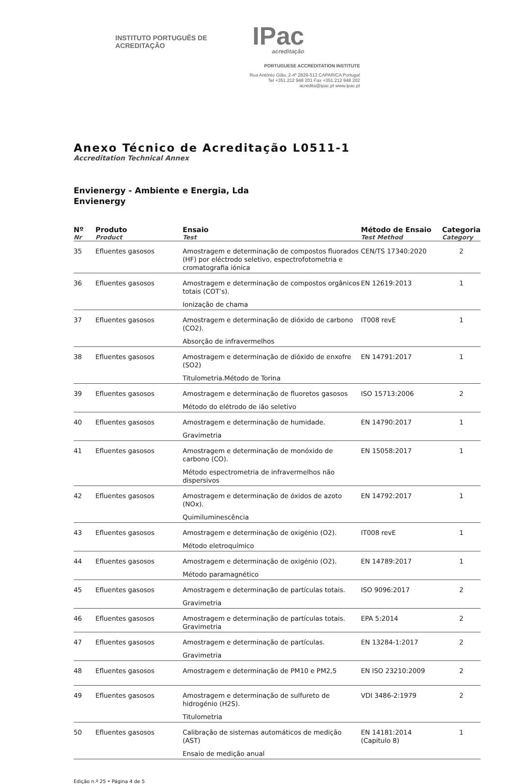INSTITUTO PORTUGUÊS DE ACREDITAÇÃO IPac
acreditação
PORTUGUESE ACCREDITATION INSTITUTE
Rua António Gião, 2-4º 2829-513 CAPARICA Portugal
Tel +351.212 948 201 Fax +351.212 948 202
acredita@ipac.pt www.ipac.pt
Anexo Técnico de Acreditação L0511-1
Accreditation Technical Annex
Envienergy - Ambiente e Energia, Lda
Envienergy
| Nº Nr | Produto Product | Ensaio Test | Método de Ensaio Test Method | Categoria Category |
| --- | --- | --- | --- | --- |
| 35 | Efluentes gasosos | Amostragem e determinação de compostos fluorados (HF) por eléctrodo seletivo, espectrofotometria e cromatografia iónica | CEN/TS 17340:2020 | 2 |
| 36 | Efluentes gasosos | Amostragem e determinação de compostos orgânicos totais (COT’s). Ionização de chama | EN 12619:2013 | 1 |
| 37 | Efluentes gasosos | Amostragem e determinação de dióxido de carbono (CO2). Absorção de infravermelhos | IT008 revE | 1 |
| 38 | Efluentes gasosos | Amostragem e determinação de dióxido de enxofre (SO2) Titulometria.Método de Torina | EN 14791:2017 | 1 |
| 39 | Efluentes gasosos | Amostragem e determinação de fluoretos gasosos Método do elétrodo de ião seletivo | ISO 15713:2006 | 2 |
| 40 | Efluentes gasosos | Amostragem e determinação de humidade. Gravimetria | EN 14790:2017 | 1 |
| 41 | Efluentes gasosos | Amostragem e determinação de monóxido de carbono (CO). Método espectrometria de infravermelhos não dispersivos | EN 15058:2017 | 1 |
| 42 | Efluentes gasosos | Amostragem e determinação de óxidos de azoto (NOx). Quimiluminescência | EN 14792:2017 | 1 |
| 43 | Efluentes gasosos | Amostragem e determinação de oxigénio (O2). Método eletroquímico | IT008 revE | 1 |
| 44 | Efluentes gasosos | Amostragem e determinação de oxigénio (O2). Método paramagnético | EN 14789:2017 | 1 |
| 45 | Efluentes gasosos | Amostragem e determinação de partículas totais. Gravimetria | ISO 9096:2017 | 2 |
| 46 | Efluentes gasosos | Amostragem e determinação de partículas totais. Gravimetria | EPA 5:2014 | 2 |
| 47 | Efluentes gasosos | Amostragem e determinação de partículas. Gravimetria | EN 13284-1:2017 | 2 |
| 48 | Efluentes gasosos | Amostragem e determinação de PM10 e PM2,5 | EN ISO 23210:2009 | 2 |
| 49 | Efluentes gasosos | Amostragem e determinação de sulfureto de hidrogénio (H2S). Titulometria | VDI 3486-2:1979 | 2 |
| 50 | Efluentes gasosos | Calibração de sistemas automáticos de medição (AST) Ensaio de medição anual | EN 14181:2014 (Capitulo 8) | 1 |
Edição n.º 25 • Página 4 de 5